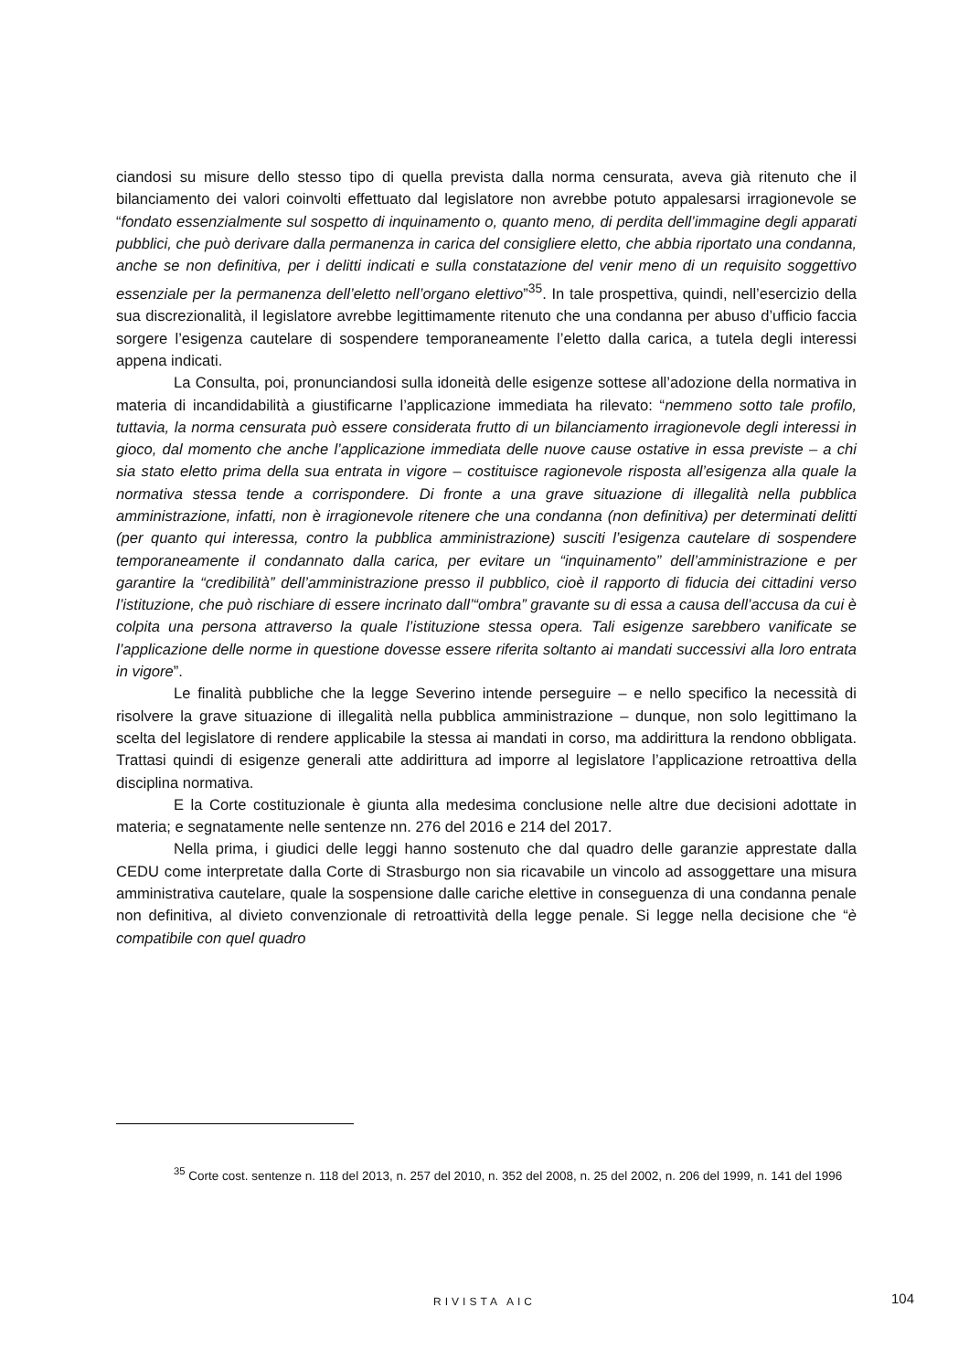ciandosi su misure dello stesso tipo di quella prevista dalla norma censurata, aveva già ritenuto che il bilanciamento dei valori coinvolti effettuato dal legislatore non avrebbe potuto appalesarsi irragionevole se “fondato essenzialmente sul sospetto di inquinamento o, quanto meno, di perdita dell’immagine degli apparati pubblici, che può derivare dalla permanenza in carica del consigliere eletto, che abbia riportato una condanna, anche se non definitiva, per i delitti indicati e sulla constatazione del venir meno di un requisito soggettivo essenziale per la permanenza dell’eletto nell’organo elettivo”<sup>35</sup>. In tale prospettiva, quindi, nell’esercizio della sua discrezionalità, il legislatore avrebbe legittimamente ritenuto che una condanna per abuso d’ufficio faccia sorgere l’esigenza cautelare di sospendere temporaneamente l’eletto dalla carica, a tutela degli interessi appena indicati.
La Consulta, poi, pronunciandosi sulla idoneità delle esigenze sottese all’adozione della normativa in materia di incandidabilità a giustificarne l’applicazione immediata ha rilevato: “nemmeno sotto tale profilo, tuttavia, la norma censurata può essere considerata frutto di un bilanciamento irragionevole degli interessi in gioco, dal momento che anche l’applicazione immediata delle nuove cause ostative in essa previste – a chi sia stato eletto prima della sua entrata in vigore – costituisce ragionevole risposta all’esigenza alla quale la normativa stessa tende a corrispondere. Di fronte a una grave situazione di illegalità nella pubblica amministrazione, infatti, non è irragionevole ritenere che una condanna (non definitiva) per determinati delitti (per quanto qui interessa, contro la pubblica amministrazione) susciti l’esigenza cautelare di sospendere temporaneamente il condannato dalla carica, per evitare un “inquinamento” dell’amministrazione e per garantire la “credibilità” dell’amministrazione presso il pubblico, cioè il rapporto di fiducia dei cittadini verso l’istituzione, che può rischiare di essere incrinato dall’“ombra” gravante su di essa a causa dell’accusa da cui è colpita una persona attraverso la quale l’istituzione stessa opera. Tali esigenze sarebbero vanificate se l’applicazione delle norme in questione dovesse essere riferita soltanto ai mandati successivi alla loro entrata in vigore”.
Le finalità pubbliche che la legge Severino intende perseguire – e nello specifico la necessità di risolvere la grave situazione di illegalità nella pubblica amministrazione – dunque, non solo legittimano la scelta del legislatore di rendere applicabile la stessa ai mandati in corso, ma addirittura la rendono obbligata. Trattasi quindi di esigenze generali atte addirittura ad imporre al legislatore l’applicazione retroattiva della disciplina normativa.
E la Corte costituzionale è giunta alla medesima conclusione nelle altre due decisioni adottate in materia; e segnatamente nelle sentenze nn. 276 del 2016 e 214 del 2017.
Nella prima, i giudici delle leggi hanno sostenuto che dal quadro delle garanzie apprestate dalla CEDU come interpretate dalla Corte di Strasburgo non sia ricavabile un vincolo ad assoggettare una misura amministrativa cautelare, quale la sospensione dalle cariche elettive in conseguenza di una condanna penale non definitiva, al divieto convenzionale di retroattività della legge penale. Si legge nella decisione che “è compatibile con quel quadro
<sup>35</sup> Corte cost. sentenze n. 118 del 2013, n. 257 del 2010, n. 352 del 2008, n. 25 del 2002, n. 206 del 1999, n. 141 del 1996
RIVISTA AIC 104